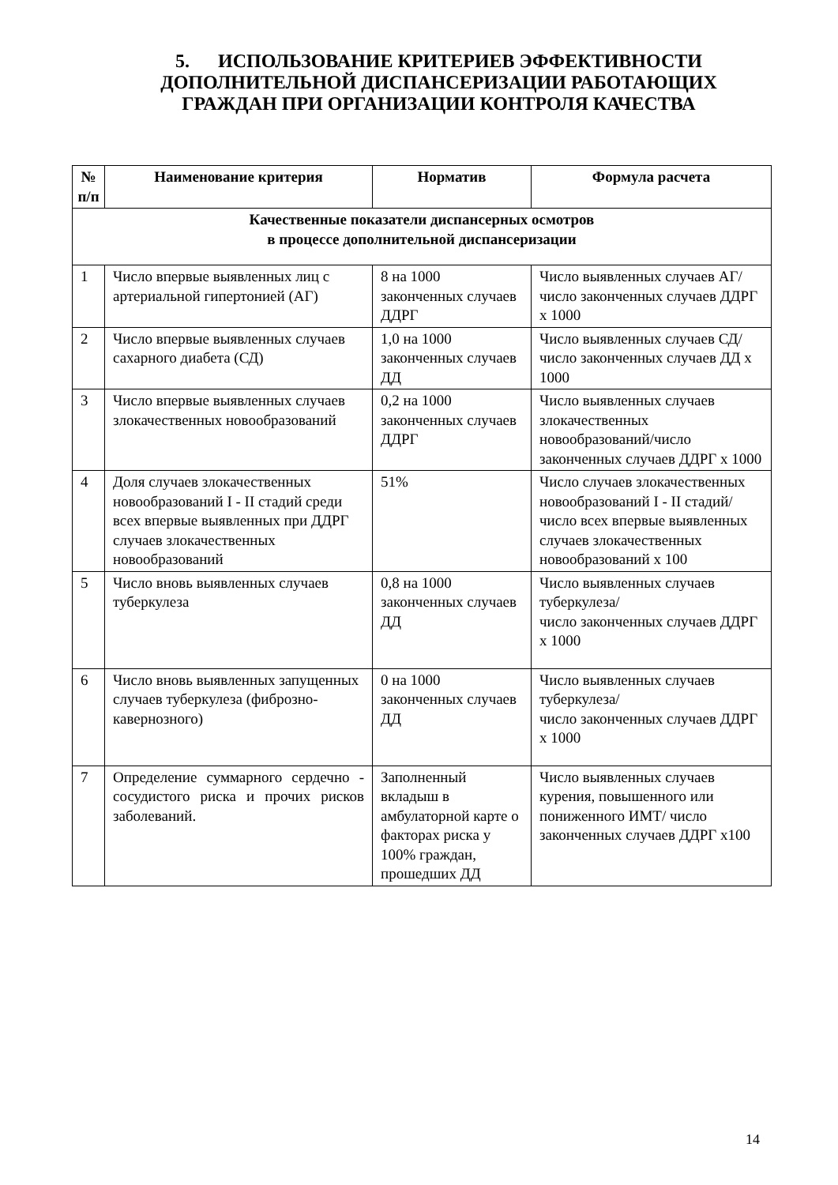5. ИСПОЛЬЗОВАНИЕ КРИТЕРИЕВ ЭФФЕКТИВНОСТИ ДОПОЛНИТЕЛЬНОЙ ДИСПАНСЕРИЗАЦИИ РАБОТАЮЩИХ ГРАЖДАН ПРИ ОРГАНИЗАЦИИ КОНТРОЛЯ КАЧЕСТВА
| № п/п | Наименование критерия | Норматив | Формула расчета |
| --- | --- | --- | --- |
| Качественные показатели диспансерных осмотров в процессе дополнительной диспансеризации | | | |
| 1 | Число впервые выявленных лиц с артериальной гипертонией (АГ) | 8 на 1000 законченных случаев ДДРГ | Число выявленных случаев АГ/число законченных случаев ДДРГ х 1000 |
| 2 | Число впервые выявленных случаев сахарного диабета (СД) | 1,0 на 1000 законченных случаев ДД | Число выявленных случаев СД/число законченных случаев ДД х 1000 |
| 3 | Число впервые выявленных случаев злокачественных новообразований | 0,2 на 1000 законченных случаев ДДРГ | Число выявленных случаев злокачественных новообразований/число законченных случаев ДДРГ х 1000 |
| 4 | Доля случаев злокачественных новообразований I - II стадий среди всех впервые выявленных при ДДРГ случаев злокачественных новообразований | 51% | Число случаев злокачественных новообразований I - II стадий/ число всех впервые выявленных случаев злокачественных новообразований х 100 |
| 5 | Число вновь выявленных случаев туберкулеза | 0,8 на 1000 законченных случаев ДД | Число выявленных случаев туберкулеза/ число законченных случаев ДДРГ х 1000 |
| 6 | Число вновь выявленных запущенных случаев туберкулеза (фиброзно-кавернозного) | 0 на 1000 законченных случаев ДД | Число выявленных случаев туберкулеза/ число законченных случаев ДДРГ х 1000 |
| 7 | Определение суммарного сердечно - сосудистого риска и прочих рисков заболеваний. | Заполненный вкладыш в амбулаторной карте о факторах риска у 100% граждан, прошедших ДД | Число выявленных случаев курения, повышенного или пониженного ИМТ/ число законченных случаев ДДРГ х100 |
14